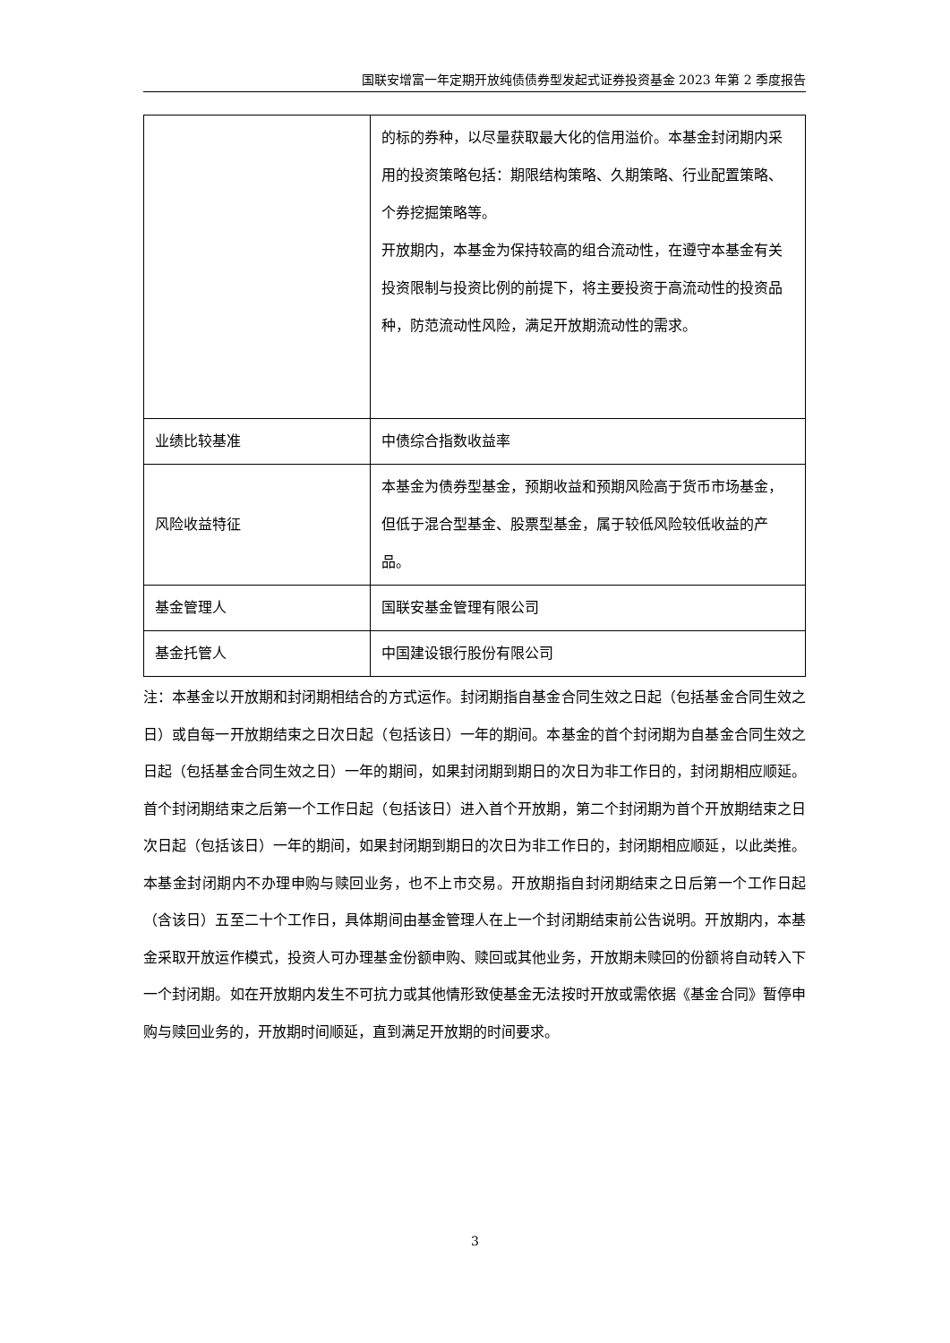国联安增富一年定期开放纯债债券型发起式证券投资基金 2023 年第 2 季度报告
| | 的标的券种，以尽量获取最大化的信用溢价。本基金封闭期内采用的投资策略包括：期限结构策略、久期策略、行业配置策略、个券挖掘策略等。 开放期内，本基金为保持较高的组合流动性，在遵守本基金有关投资限制与投资比例的前提下，将主要投资于高流动性的投资品种，防范流动性风险，满足开放期流动性的需求。 |
| 业绩比较基准 | 中债综合指数收益率 |
| 风险收益特征 | 本基金为债券型基金，预期收益和预期风险高于货币市场基金，但低于混合型基金、股票型基金，属于较低风险较低收益的产品。 |
| 基金管理人 | 国联安基金管理有限公司 |
| 基金托管人 | 中国建设银行股份有限公司 |
注：本基金以开放期和封闭期相结合的方式运作。封闭期指自基金合同生效之日起（包括基金合同生效之日）或自每一开放期结束之日次日起（包括该日）一年的期间。本基金的首个封闭期为自基金合同生效之日起（包括基金合同生效之日）一年的期间，如果封闭期到期日的次日为非工作日的，封闭期相应顺延。首个封闭期结束之后第一个工作日起（包括该日）进入首个开放期，第二个封闭期为首个开放期结束之日次日起（包括该日）一年的期间，如果封闭期到期日的次日为非工作日的，封闭期相应顺延，以此类推。本基金封闭期内不办理申购与赎回业务，也不上市交易。开放期指自封闭期结束之日后第一个工作日起（含该日）五至二十个工作日，具体期间由基金管理人在上一个封闭期结束前公告说明。开放期内，本基金采取开放运作模式，投资人可办理基金份额申购、赎回或其他业务，开放期未赎回的份额将自动转入下一个封闭期。如在开放期内发生不可抗力或其他情形致使基金无法按时开放或需依据《基金合同》暂停申购与赎回业务的，开放期时间顺延，直到满足开放期的时间要求。
3